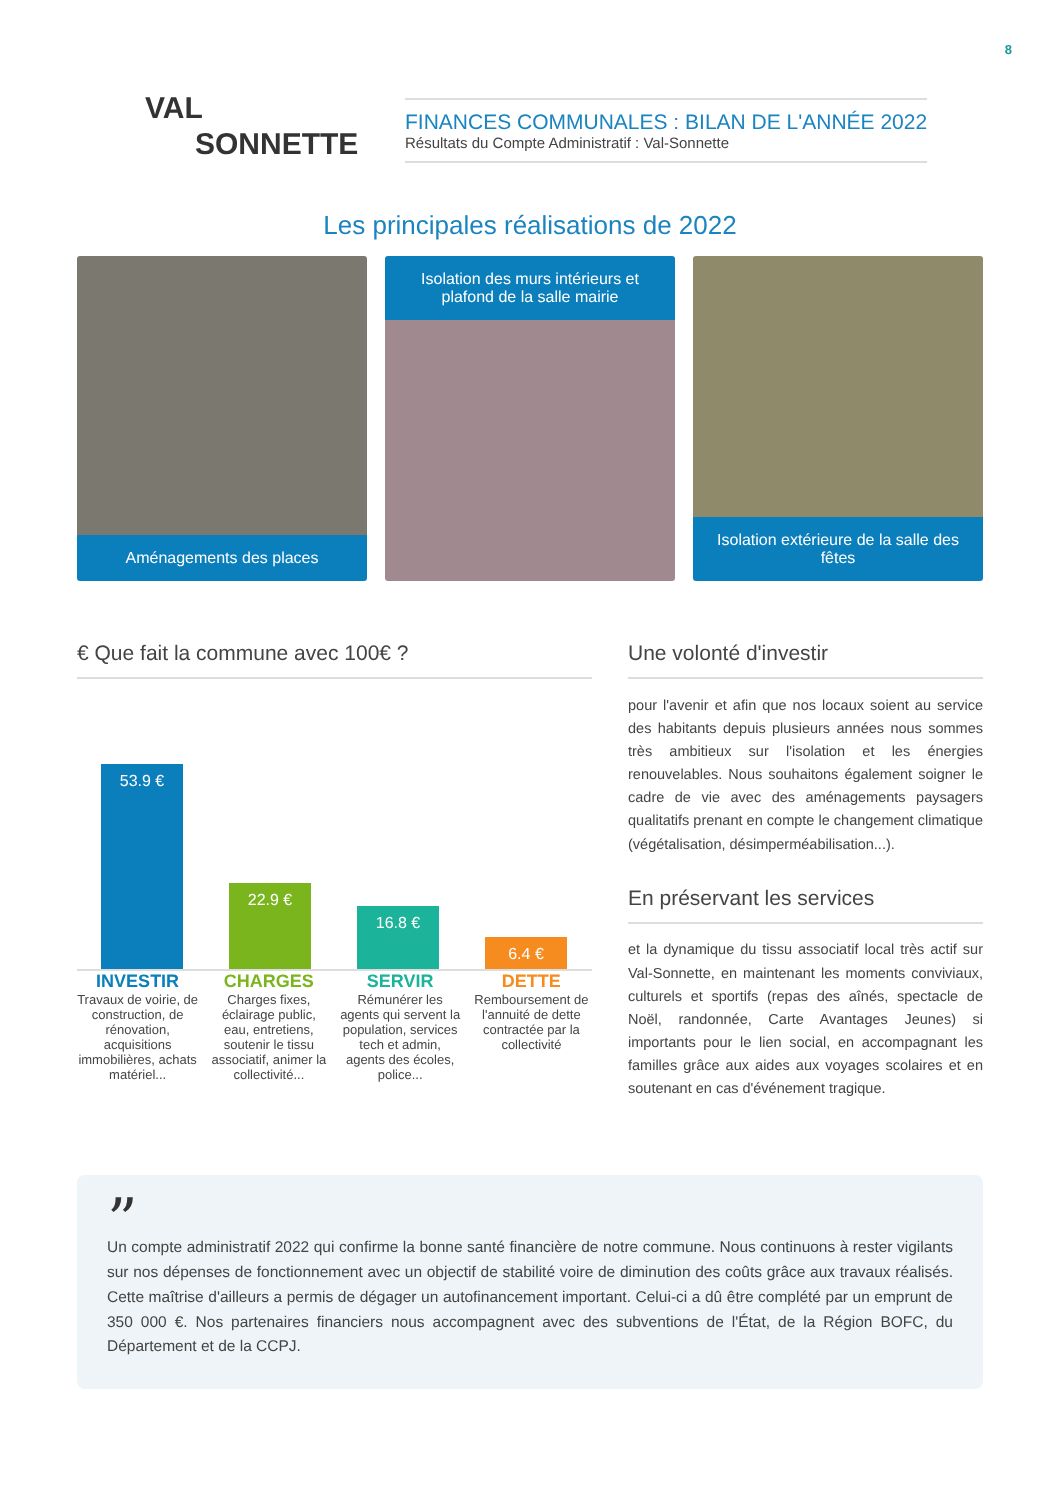8
VAL
SONNETTE
FINANCES COMMUNALES : BILAN DE L'ANNÉE 2022
Résultats du Compte Administratif : Val-Sonnette
Les principales réalisations de 2022
Aménagements des places Isolation des murs intérieurs et plafond de la salle mairie
Isolation extérieure de la salle des fêtes
€ Que fait la commune avec 100€ ?
53.9 €
22.9 €
16.8 €
6.4 €
INVESTIR
Travaux de voirie, de construction, de rénovation, acquisitions immobilières, achats matériel...
CHARGES
Charges fixes, éclairage public, eau, entretiens, soutenir le tissu associatif, animer la collectivité...
SERVIR
Rémunérer les agents qui servent la population, services tech et admin, agents des écoles, police...
DETTE
Remboursement de l'annuité de dette contractée par la collectivité
Une volonté d'investir
pour l'avenir et afin que nos locaux soient au service des habitants depuis plusieurs années nous sommes très ambitieux sur l'isolation et les énergies renouvelables. Nous souhaitons également soigner le cadre de vie avec des aménagements paysagers qualitatifs prenant en compte le changement climatique (végétalisation, désimperméabilisation...).
En préservant les services
et la dynamique du tissu associatif local très actif sur Val-Sonnette, en maintenant les moments conviviaux, culturels et sportifs (repas des aînés, spectacle de Noël, randonnée, Carte Avantages Jeunes) si importants pour le lien social, en accompagnant les familles grâce aux aides aux voyages scolaires et en soutenant en cas d'événement tragique.
”
Un compte administratif 2022 qui confirme la bonne santé financière de notre commune. Nous continuons à rester vigilants sur nos dépenses de fonctionnement avec un objectif de stabilité voire de diminution des coûts grâce aux travaux réalisés. Cette maîtrise d'ailleurs a permis de dégager un autofinancement important. Celui-ci a dû être complété par un emprunt de 350 000 €. Nos partenaires financiers nous accompagnent avec des subventions de l'État, de la Région BOFC, du Département et de la CCPJ.